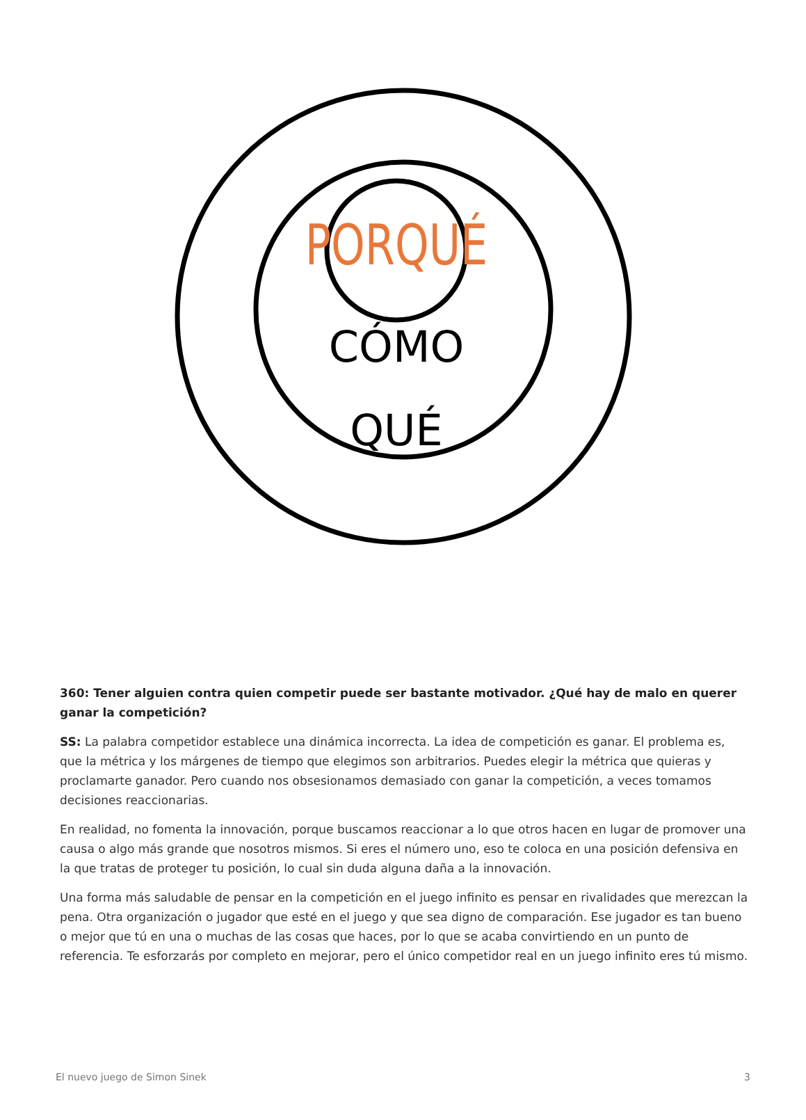PORQUÉ
CÓMO
QUÉ
360: Tener alguien contra quien competir puede ser bastante motivador. ¿Qué hay de malo en querer ganar la competición?
SS: La palabra competidor establece una dinámica incorrecta. La idea de competición es ganar. El problema es, que la métrica y los márgenes de tiempo que elegimos son arbitrarios. Puedes elegir la métrica que quieras y proclamarte ganador. Pero cuando nos obsesionamos demasiado con ganar la competición, a veces tomamos decisiones reaccionarias.
En realidad, no fomenta la innovación, porque buscamos reaccionar a lo que otros hacen en lugar de promover una causa o algo más grande que nosotros mismos. Si eres el número uno, eso te coloca en una posición defensiva en la que tratas de proteger tu posición, lo cual sin duda alguna daña a la innovación.
Una forma más saludable de pensar en la competición en el juego infinito es pensar en rivalidades que merezcan la pena. Otra organización o jugador que esté en el juego y que sea digno de comparación. Ese jugador es tan bueno o mejor que tú en una o muchas de las cosas que haces, por lo que se acaba convirtiendo en un punto de referencia. Te esforzarás por completo en mejorar, pero el único competidor real en un juego infinito eres tú mismo.
El nuevo juego de Simon Sinek 3